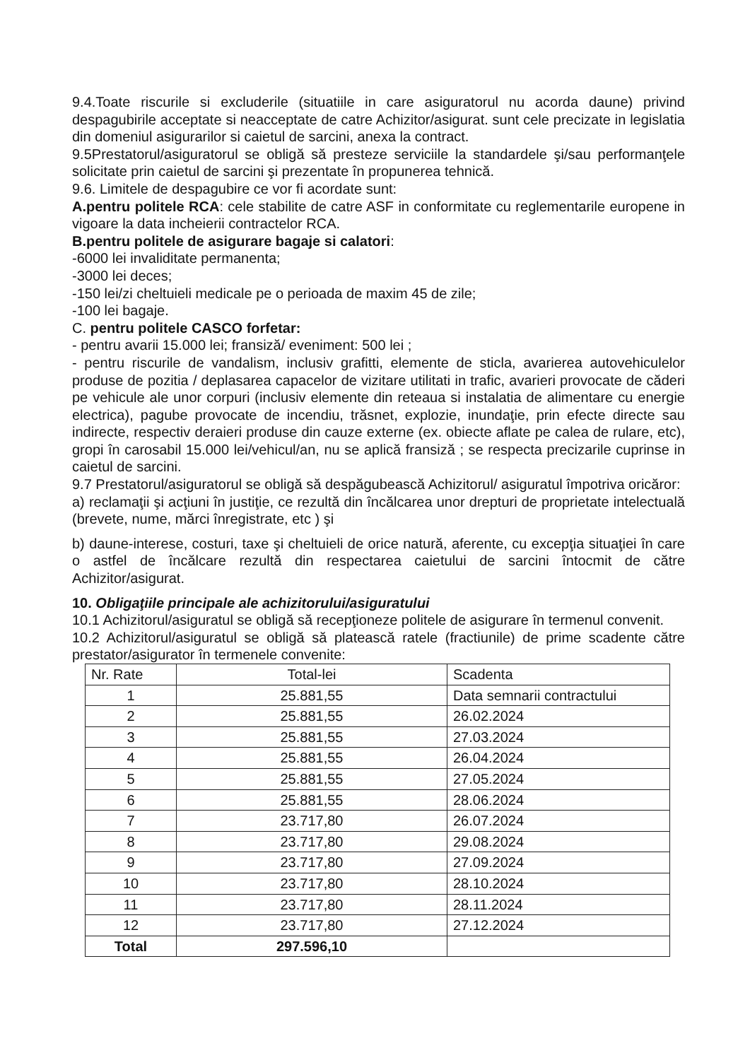9.4.Toate riscurile si excluderile (situatiile in care asiguratorul nu acorda daune) privind despagubirile acceptate si neacceptate de catre Achizitor/asigurat. sunt cele precizate in legislatia din domeniul asigurarilor si caietul de sarcini, anexa la contract.
9.5Prestatorul/asiguratorul se obligă să presteze serviciile la standardele şi/sau performanţele solicitate prin caietul de sarcini şi prezentate în propunerea tehnică.
9.6. Limitele de despagubire ce vor fi acordate sunt:
A.pentru politele RCA: cele stabilite de catre ASF in conformitate cu reglementarile europene in vigoare la data incheierii contractelor RCA.
B.pentru politele de asigurare bagaje si calatori:
-6000 lei invaliditate permanenta;
-3000 lei deces;
-150 lei/zi cheltuieli medicale pe o perioada de maxim 45 de zile;
-100 lei bagaje.
C. pentru politele CASCO forfetar:
- pentru avarii 15.000 lei; fransiză/ eveniment: 500 lei ;
- pentru riscurile de vandalism, inclusiv grafitti, elemente de sticla, avarierea autovehiculelor produse de pozitia / deplasarea capacelor de vizitare utilitati in trafic, avarieri provocate de căderi pe vehicule ale unor corpuri (inclusiv elemente din reteaua si instalatia de alimentare cu energie electrica), pagube provocate de incendiu, trăsnet, explozie, inundaţie, prin efecte directe sau indirecte, respectiv deraieri produse din cauze externe (ex. obiecte aflate pe calea de rulare, etc), gropi în carosabil 15.000 lei/vehicul/an, nu se aplică fransiză ; se respecta precizarile cuprinse in caietul de sarcini.
9.7 Prestatorul/asiguratorul se obligă să despăgubească Achizitorul/ asiguratul împotriva oricăror:
a) reclamaţii şi acţiuni în justiţie, ce rezultă din încălcarea unor drepturi de proprietate intelectuală (brevete, nume, mărci înregistrate, etc ) şi
b) daune-interese, costuri, taxe şi cheltuieli de orice natură, aferente, cu excepţia situaţiei în care o astfel de încălcare rezultă din respectarea caietului de sarcini întocmit de către Achizitor/asigurat.
10. Obligaţiile principale ale achizitorului/asiguratului
10.1 Achizitorul/asiguratul se obligă să recepţioneze politele de asigurare în termenul convenit.
10.2 Achizitorul/asiguratul se obligă să platească ratele (fractiunile) de prime scadente către prestator/asigurator în termenele convenite:
| Nr. Rate | Total-lei | Scadenta |
| --- | --- | --- |
| 1 | 25.881,55 | Data semnarii contractului |
| 2 | 25.881,55 | 26.02.2024 |
| 3 | 25.881,55 | 27.03.2024 |
| 4 | 25.881,55 | 26.04.2024 |
| 5 | 25.881,55 | 27.05.2024 |
| 6 | 25.881,55 | 28.06.2024 |
| 7 | 23.717,80 | 26.07.2024 |
| 8 | 23.717,80 | 29.08.2024 |
| 9 | 23.717,80 | 27.09.2024 |
| 10 | 23.717,80 | 28.10.2024 |
| 11 | 23.717,80 | 28.11.2024 |
| 12 | 23.717,80 | 27.12.2024 |
| Total | 297.596,10 | |